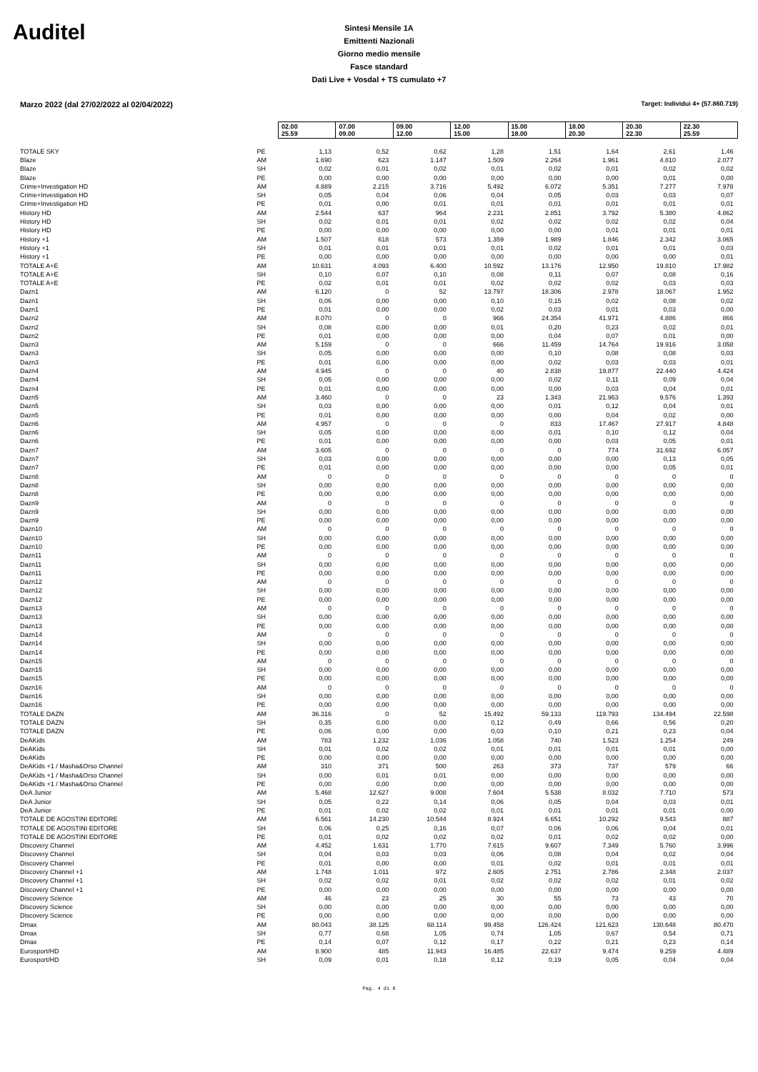Auditel
Sintesi Mensile 1A
Emittenti Nazionali
Giorno medio mensile
Fasce standard
Dati Live + Vosdal + TS cumulato +7
Marzo 2022 (dal 27/02/2022 al 02/04/2022) Target: Individui 4+ (57.860.719)
| | | 02.00 25.59 | 07.00 09.00 | 09.00 12.00 | 12.00 15.00 | 15.00 18.00 | 18.00 20.30 | 20.30 22.30 | 22.30 25.59 |
| TOTALE SKY | PE | 1,13 | 0,52 | 0,62 | 1,28 | 1,51 | 1,64 | 2,61 | 1,46 |
| Blaze | AM | 1.690 | 623 | 1.147 | 1.509 | 2.264 | 1.961 | 4.810 | 2.077 |
| Blaze | SH | 0,02 | 0,01 | 0,02 | 0,01 | 0,02 | 0,01 | 0,02 | 0,02 |
| Blaze | PE | 0,00 | 0,00 | 0,00 | 0,00 | 0,00 | 0,00 | 0,01 | 0,00 |
| Crime+Investigation HD | AM | 4.889 | 2.215 | 3.716 | 5.492 | 6.072 | 5.351 | 7.277 | 7.978 |
| Crime+Investigation HD | SH | 0,05 | 0,04 | 0,06 | 0,04 | 0,05 | 0,03 | 0,03 | 0,07 |
| Crime+Investigation HD | PE | 0,01 | 0,00 | 0,01 | 0,01 | 0,01 | 0,01 | 0,01 | 0,01 |
| History HD | AM | 2.544 | 637 | 964 | 2.231 | 2.851 | 3.792 | 5.380 | 4.862 |
| History HD | SH | 0,02 | 0,01 | 0,01 | 0,02 | 0,02 | 0,02 | 0,02 | 0,04 |
| History HD | PE | 0,00 | 0,00 | 0,00 | 0,00 | 0,00 | 0,01 | 0,01 | 0,01 |
| History +1 | AM | 1.507 | 618 | 573 | 1.359 | 1.989 | 1.846 | 2.342 | 3.065 |
| History +1 | SH | 0,01 | 0,01 | 0,01 | 0,01 | 0,02 | 0,01 | 0,01 | 0,03 |
| History +1 | PE | 0,00 | 0,00 | 0,00 | 0,00 | 0,00 | 0,00 | 0,00 | 0,01 |
| TOTALE A+E | AM | 10.631 | 4.093 | 6.400 | 10.592 | 13.176 | 12.950 | 19.810 | 17.982 |
| TOTALE A+E | SH | 0,10 | 0,07 | 0,10 | 0,08 | 0,11 | 0,07 | 0,08 | 0,16 |
| TOTALE A+E | PE | 0,02 | 0,01 | 0,01 | 0,02 | 0,02 | 0,02 | 0,03 | 0,03 |
| Dazn1 | AM | 6.120 | 0 | 52 | 13.797 | 18.306 | 2.978 | 18.067 | 1.952 |
| Dazn1 | SH | 0,06 | 0,00 | 0,00 | 0,10 | 0,15 | 0,02 | 0,08 | 0,02 |
| Dazn1 | PE | 0,01 | 0,00 | 0,00 | 0,02 | 0,03 | 0,01 | 0,03 | 0,00 |
| Dazn2 | AM | 8.070 | 0 | 0 | 966 | 24.354 | 41.971 | 4.886 | 866 |
| Dazn2 | SH | 0,08 | 0,00 | 0,00 | 0,01 | 0,20 | 0,23 | 0,02 | 0,01 |
| Dazn2 | PE | 0,01 | 0,00 | 0,00 | 0,00 | 0,04 | 0,07 | 0,01 | 0,00 |
| Dazn3 | AM | 5.159 | 0 | 0 | 666 | 11.459 | 14.764 | 19.916 | 3.058 |
| Dazn3 | SH | 0,05 | 0,00 | 0,00 | 0,00 | 0,10 | 0,08 | 0,08 | 0,03 |
| Dazn3 | PE | 0,01 | 0,00 | 0,00 | 0,00 | 0,02 | 0,03 | 0,03 | 0,01 |
| Dazn4 | AM | 4.945 | 0 | 0 | 40 | 2.838 | 19.877 | 22.440 | 4.424 |
| Dazn4 | SH | 0,05 | 0,00 | 0,00 | 0,00 | 0,02 | 0,11 | 0,09 | 0,04 |
| Dazn4 | PE | 0,01 | 0,00 | 0,00 | 0,00 | 0,00 | 0,03 | 0,04 | 0,01 |
| Dazn5 | AM | 3.460 | 0 | 0 | 23 | 1.343 | 21.963 | 9.576 | 1.393 |
| Dazn5 | SH | 0,03 | 0,00 | 0,00 | 0,00 | 0,01 | 0,12 | 0,04 | 0,01 |
| Dazn5 | PE | 0,01 | 0,00 | 0,00 | 0,00 | 0,00 | 0,04 | 0,02 | 0,00 |
| Dazn6 | AM | 4.957 | 0 | 0 | 0 | 833 | 17.467 | 27.917 | 4.848 |
| Dazn6 | SH | 0,05 | 0,00 | 0,00 | 0,00 | 0,01 | 0,10 | 0,12 | 0,04 |
| Dazn6 | PE | 0,01 | 0,00 | 0,00 | 0,00 | 0,00 | 0,03 | 0,05 | 0,01 |
| Dazn7 | AM | 3.605 | 0 | 0 | 0 | 0 | 774 | 31.692 | 6.057 |
| Dazn7 | SH | 0,03 | 0,00 | 0,00 | 0,00 | 0,00 | 0,00 | 0,13 | 0,05 |
| Dazn7 | PE | 0,01 | 0,00 | 0,00 | 0,00 | 0,00 | 0,00 | 0,05 | 0,01 |
| Dazn8 | AM | 0 | 0 | 0 | 0 | 0 | 0 | 0 | 0 |
| Dazn8 | SH | 0,00 | 0,00 | 0,00 | 0,00 | 0,00 | 0,00 | 0,00 | 0,00 |
| Dazn8 | PE | 0,00 | 0,00 | 0,00 | 0,00 | 0,00 | 0,00 | 0,00 | 0,00 |
| Dazn9 | AM | 0 | 0 | 0 | 0 | 0 | 0 | 0 | 0 |
| Dazn9 | SH | 0,00 | 0,00 | 0,00 | 0,00 | 0,00 | 0,00 | 0,00 | 0,00 |
| Dazn9 | PE | 0,00 | 0,00 | 0,00 | 0,00 | 0,00 | 0,00 | 0,00 | 0,00 |
| Dazn10 | AM | 0 | 0 | 0 | 0 | 0 | 0 | 0 | 0 |
| Dazn10 | SH | 0,00 | 0,00 | 0,00 | 0,00 | 0,00 | 0,00 | 0,00 | 0,00 |
| Dazn10 | PE | 0,00 | 0,00 | 0,00 | 0,00 | 0,00 | 0,00 | 0,00 | 0,00 |
| Dazn11 | AM | 0 | 0 | 0 | 0 | 0 | 0 | 0 | 0 |
| Dazn11 | SH | 0,00 | 0,00 | 0,00 | 0,00 | 0,00 | 0,00 | 0,00 | 0,00 |
| Dazn11 | PE | 0,00 | 0,00 | 0,00 | 0,00 | 0,00 | 0,00 | 0,00 | 0,00 |
| Dazn12 | AM | 0 | 0 | 0 | 0 | 0 | 0 | 0 | 0 |
| Dazn12 | SH | 0,00 | 0,00 | 0,00 | 0,00 | 0,00 | 0,00 | 0,00 | 0,00 |
| Dazn12 | PE | 0,00 | 0,00 | 0,00 | 0,00 | 0,00 | 0,00 | 0,00 | 0,00 |
| Dazn13 | AM | 0 | 0 | 0 | 0 | 0 | 0 | 0 | 0 |
| Dazn13 | SH | 0,00 | 0,00 | 0,00 | 0,00 | 0,00 | 0,00 | 0,00 | 0,00 |
| Dazn13 | PE | 0,00 | 0,00 | 0,00 | 0,00 | 0,00 | 0,00 | 0,00 | 0,00 |
| Dazn14 | AM | 0 | 0 | 0 | 0 | 0 | 0 | 0 | 0 |
| Dazn14 | SH | 0,00 | 0,00 | 0,00 | 0,00 | 0,00 | 0,00 | 0,00 | 0,00 |
| Dazn14 | PE | 0,00 | 0,00 | 0,00 | 0,00 | 0,00 | 0,00 | 0,00 | 0,00 |
| Dazn15 | AM | 0 | 0 | 0 | 0 | 0 | 0 | 0 | 0 |
| Dazn15 | SH | 0,00 | 0,00 | 0,00 | 0,00 | 0,00 | 0,00 | 0,00 | 0,00 |
| Dazn15 | PE | 0,00 | 0,00 | 0,00 | 0,00 | 0,00 | 0,00 | 0,00 | 0,00 |
| Dazn16 | AM | 0 | 0 | 0 | 0 | 0 | 0 | 0 | 0 |
| Dazn16 | SH | 0,00 | 0,00 | 0,00 | 0,00 | 0,00 | 0,00 | 0,00 | 0,00 |
| Dazn16 | PE | 0,00 | 0,00 | 0,00 | 0,00 | 0,00 | 0,00 | 0,00 | 0,00 |
| TOTALE DAZN | AM | 36.316 | 0 | 52 | 15.492 | 59.133 | 119.793 | 134.494 | 22.598 |
| TOTALE DAZN | SH | 0,35 | 0,00 | 0,00 | 0,12 | 0,49 | 0,66 | 0,56 | 0,20 |
| TOTALE DAZN | PE | 0,06 | 0,00 | 0,00 | 0,03 | 0,10 | 0,21 | 0,23 | 0,04 |
| DeAKids | AM | 783 | 1.232 | 1.036 | 1.058 | 740 | 1.523 | 1.254 | 249 |
| DeAKids | SH | 0,01 | 0,02 | 0,02 | 0,01 | 0,01 | 0,01 | 0,01 | 0,00 |
| DeAKids | PE | 0,00 | 0,00 | 0,00 | 0,00 | 0,00 | 0,00 | 0,00 | 0,00 |
| DeAKids +1 / Masha&Orso Channel | AM | 310 | 371 | 500 | 263 | 373 | 737 | 579 | 66 |
| DeAKids +1 / Masha&Orso Channel | SH | 0,00 | 0,01 | 0,01 | 0,00 | 0,00 | 0,00 | 0,00 | 0,00 |
| DeAKids +1 / Masha&Orso Channel | PE | 0,00 | 0,00 | 0,00 | 0,00 | 0,00 | 0,00 | 0,00 | 0,00 |
| DeA Junior | AM | 5.468 | 12.627 | 9.008 | 7.604 | 5.538 | 8.032 | 7.710 | 573 |
| DeA Junior | SH | 0,05 | 0,22 | 0,14 | 0,06 | 0,05 | 0,04 | 0,03 | 0,01 |
| DeA Junior | PE | 0,01 | 0,02 | 0,02 | 0,01 | 0,01 | 0,01 | 0,01 | 0,00 |
| TOTALE DE AGOSTINI EDITORE | AM | 6.561 | 14.230 | 10.544 | 8.924 | 6.651 | 10.292 | 9.543 | 887 |
| TOTALE DE AGOSTINI EDITORE | SH | 0,06 | 0,25 | 0,16 | 0,07 | 0,06 | 0,06 | 0,04 | 0,01 |
| TOTALE DE AGOSTINI EDITORE | PE | 0,01 | 0,02 | 0,02 | 0,02 | 0,01 | 0,02 | 0,02 | 0,00 |
| Discovery Channel | AM | 4.452 | 1.631 | 1.770 | 7.615 | 9.607 | 7.349 | 5.760 | 3.996 |
| Discovery Channel | SH | 0,04 | 0,03 | 0,03 | 0,06 | 0,08 | 0,04 | 0,02 | 0,04 |
| Discovery Channel | PE | 0,01 | 0,00 | 0,00 | 0,01 | 0,02 | 0,01 | 0,01 | 0,01 |
| Discovery Channel +1 | AM | 1.748 | 1.011 | 972 | 2.605 | 2.751 | 2.786 | 2.348 | 2.037 |
| Discovery Channel +1 | SH | 0,02 | 0,02 | 0,01 | 0,02 | 0,02 | 0,02 | 0,01 | 0,02 |
| Discovery Channel +1 | PE | 0,00 | 0,00 | 0,00 | 0,00 | 0,00 | 0,00 | 0,00 | 0,00 |
| Discovery Science | AM | 46 | 23 | 25 | 30 | 55 | 73 | 43 | 70 |
| Discovery Science | SH | 0,00 | 0,00 | 0,00 | 0,00 | 0,00 | 0,00 | 0,00 | 0,00 |
| Discovery Science | PE | 0,00 | 0,00 | 0,00 | 0,00 | 0,00 | 0,00 | 0,00 | 0,00 |
| Dmax | AM | 80.043 | 38.125 | 68.114 | 99.458 | 126.424 | 121.623 | 130.648 | 80.470 |
| Dmax | SH | 0,77 | 0,68 | 1,05 | 0,74 | 1,05 | 0,67 | 0,54 | 0,71 |
| Dmax | PE | 0,14 | 0,07 | 0,12 | 0,17 | 0,22 | 0,21 | 0,23 | 0,14 |
| Eurosport/HD | AM | 8.900 | 485 | 11.943 | 16.485 | 22.637 | 9.474 | 9.259 | 4.489 |
| Eurosport/HD | SH | 0,09 | 0,01 | 0,18 | 0,12 | 0,19 | 0,05 | 0,04 | 0,04 |
Pag. 4 di 6